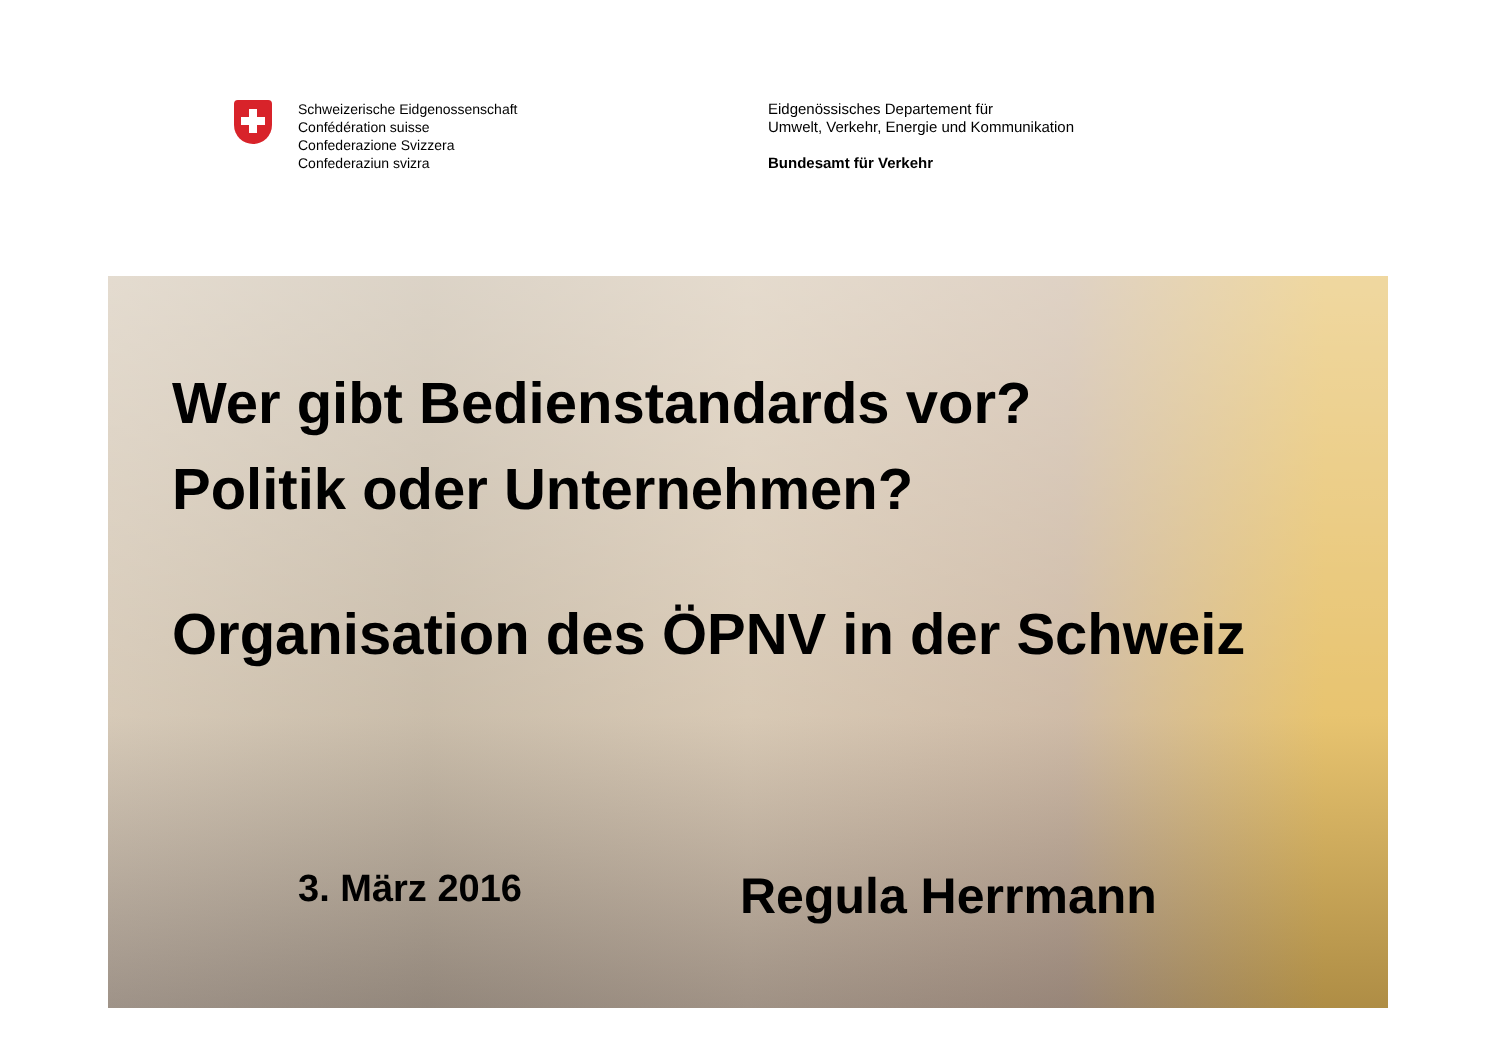Schweizerische Eidgenossenschaft
Confédération suisse
Confederazione Svizzera
Confederaziun svizra
Eidgenössisches Departement für
Umwelt, Verkehr, Energie und Kommunikation
Bundesamt für Verkehr
Wer gibt Bedienstandards vor?
Politik oder Unternehmen?
Organisation des ÖPNV in der Schweiz
3. März 2016
Regula Herrmann